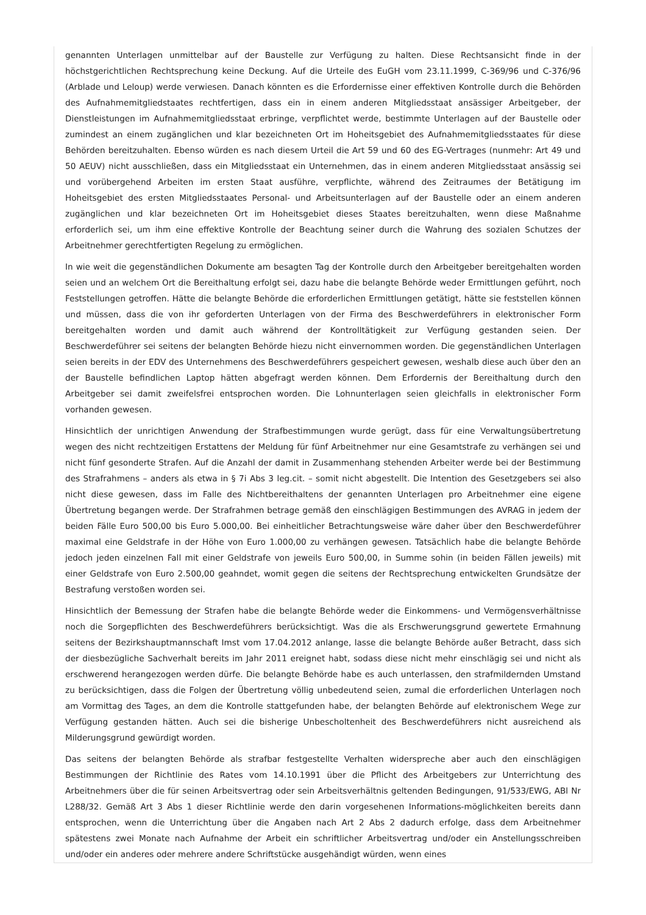genannten Unterlagen unmittelbar auf der Baustelle zur Verfügung zu halten. Diese Rechtsansicht finde in der höchstgerichtlichen Rechtsprechung keine Deckung. Auf die Urteile des EuGH vom 23.11.1999, C-369/96 und C-376/96 (Arblade und Leloup) werde verwiesen. Danach könnten es die Erfordernisse einer effektiven Kontrolle durch die Behörden des Aufnahmemitgliedstaates rechtfertigen, dass ein in einem anderen Mitgliedsstaat ansässiger Arbeitgeber, der Dienstleistungen im Aufnahmemitgliedsstaat erbringe, verpflichtet werde, bestimmte Unterlagen auf der Baustelle oder zumindest an einem zugänglichen und klar bezeichneten Ort im Hoheitsgebiet des Aufnahmemitgliedsstaates für diese Behörden bereitzuhalten. Ebenso würden es nach diesem Urteil die Art 59 und 60 des EG-Vertrages (nunmehr: Art 49 und 50 AEUV) nicht ausschließen, dass ein Mitgliedsstaat ein Unternehmen, das in einem anderen Mitgliedsstaat ansässig sei und vorübergehend Arbeiten im ersten Staat ausführe, verpflichte, während des Zeitraumes der Betätigung im Hoheitsgebiet des ersten Mitgliedsstaates Personal- und Arbeitsunterlagen auf der Baustelle oder an einem anderen zugänglichen und klar bezeichneten Ort im Hoheitsgebiet dieses Staates bereitzuhalten, wenn diese Maßnahme erforderlich sei, um ihm eine effektive Kontrolle der Beachtung seiner durch die Wahrung des sozialen Schutzes der Arbeitnehmer gerechtfertigten Regelung zu ermöglichen.
In wie weit die gegenständlichen Dokumente am besagten Tag der Kontrolle durch den Arbeitgeber bereitgehalten worden seien und an welchem Ort die Bereithaltung erfolgt sei, dazu habe die belangte Behörde weder Ermittlungen geführt, noch Feststellungen getroffen. Hätte die belangte Behörde die erforderlichen Ermittlungen getätigt, hätte sie feststellen können und müssen, dass die von ihr geforderten Unterlagen von der Firma des Beschwerdeführers in elektronischer Form bereitgehalten worden und damit auch während der Kontrolltätigkeit zur Verfügung gestanden seien. Der Beschwerdeführer sei seitens der belangten Behörde hiezu nicht einvernommen worden. Die gegenständlichen Unterlagen seien bereits in der EDV des Unternehmens des Beschwerdeführers gespeichert gewesen, weshalb diese auch über den an der Baustelle befindlichen Laptop hätten abgefragt werden können. Dem Erfordernis der Bereithaltung durch den Arbeitgeber sei damit zweifelsfrei entsprochen worden. Die Lohnunterlagen seien gleichfalls in elektronischer Form vorhanden gewesen.
Hinsichtlich der unrichtigen Anwendung der Strafbestimmungen wurde gerügt, dass für eine Verwaltungsübertretung wegen des nicht rechtzeitigen Erstattens der Meldung für fünf Arbeitnehmer nur eine Gesamtstrafe zu verhängen sei und nicht fünf gesonderte Strafen. Auf die Anzahl der damit in Zusammenhang stehenden Arbeiter werde bei der Bestimmung des Strafrahmens – anders als etwa in § 7i Abs 3 leg.cit. – somit nicht abgestellt. Die Intention des Gesetzgebers sei also nicht diese gewesen, dass im Falle des Nichtbereithaltens der genannten Unterlagen pro Arbeitnehmer eine eigene Übertretung begangen werde. Der Strafrahmen betrage gemäß den einschlägigen Bestimmungen des AVRAG in jedem der beiden Fälle Euro 500,00 bis Euro 5.000,00. Bei einheitlicher Betrachtungsweise wäre daher über den Beschwerdeführer maximal eine Geldstrafe in der Höhe von Euro 1.000,00 zu verhängen gewesen. Tatsächlich habe die belangte Behörde jedoch jeden einzelnen Fall mit einer Geldstrafe von jeweils Euro 500,00, in Summe sohin (in beiden Fällen jeweils) mit einer Geldstrafe von Euro 2.500,00 geahndet, womit gegen die seitens der Rechtsprechung entwickelten Grundsätze der Bestrafung verstoßen worden sei.
Hinsichtlich der Bemessung der Strafen habe die belangte Behörde weder die Einkommens- und Vermögensverhältnisse noch die Sorgepflichten des Beschwerdeführers berücksichtigt. Was die als Erschwerungsgrund gewertete Ermahnung seitens der Bezirkshauptmannschaft Imst vom 17.04.2012 anlange, lasse die belangte Behörde außer Betracht, dass sich der diesbezügliche Sachverhalt bereits im Jahr 2011 ereignet habt, sodass diese nicht mehr einschlägig sei und nicht als erschwerend herangezogen werden dürfe. Die belangte Behörde habe es auch unterlassen, den strafmildernden Umstand zu berücksichtigen, dass die Folgen der Übertretung völlig unbedeutend seien, zumal die erforderlichen Unterlagen noch am Vormittag des Tages, an dem die Kontrolle stattgefunden habe, der belangten Behörde auf elektronischem Wege zur Verfügung gestanden hätten. Auch sei die bisherige Unbescholtenheit des Beschwerdeführers nicht ausreichend als Milderungsgrund gewürdigt worden.
Das seitens der belangten Behörde als strafbar festgestellte Verhalten widerspreche aber auch den einschlägigen Bestimmungen der Richtlinie des Rates vom 14.10.1991 über die Pflicht des Arbeitgebers zur Unterrichtung des Arbeitnehmers über die für seinen Arbeitsvertrag oder sein Arbeitsverhältnis geltenden Bedingungen, 91/533/EWG, ABl Nr L288/32. Gemäß Art 3 Abs 1 dieser Richtlinie werde den darin vorgesehenen Informations-möglichkeiten bereits dann entsprochen, wenn die Unterrichtung über die Angaben nach Art 2 Abs 2 dadurch erfolge, dass dem Arbeitnehmer spätestens zwei Monate nach Aufnahme der Arbeit ein schriftlicher Arbeitsvertrag und/oder ein Anstellungsschreiben und/oder ein anderes oder mehrere andere Schriftstücke ausgehändigt würden, wenn eines